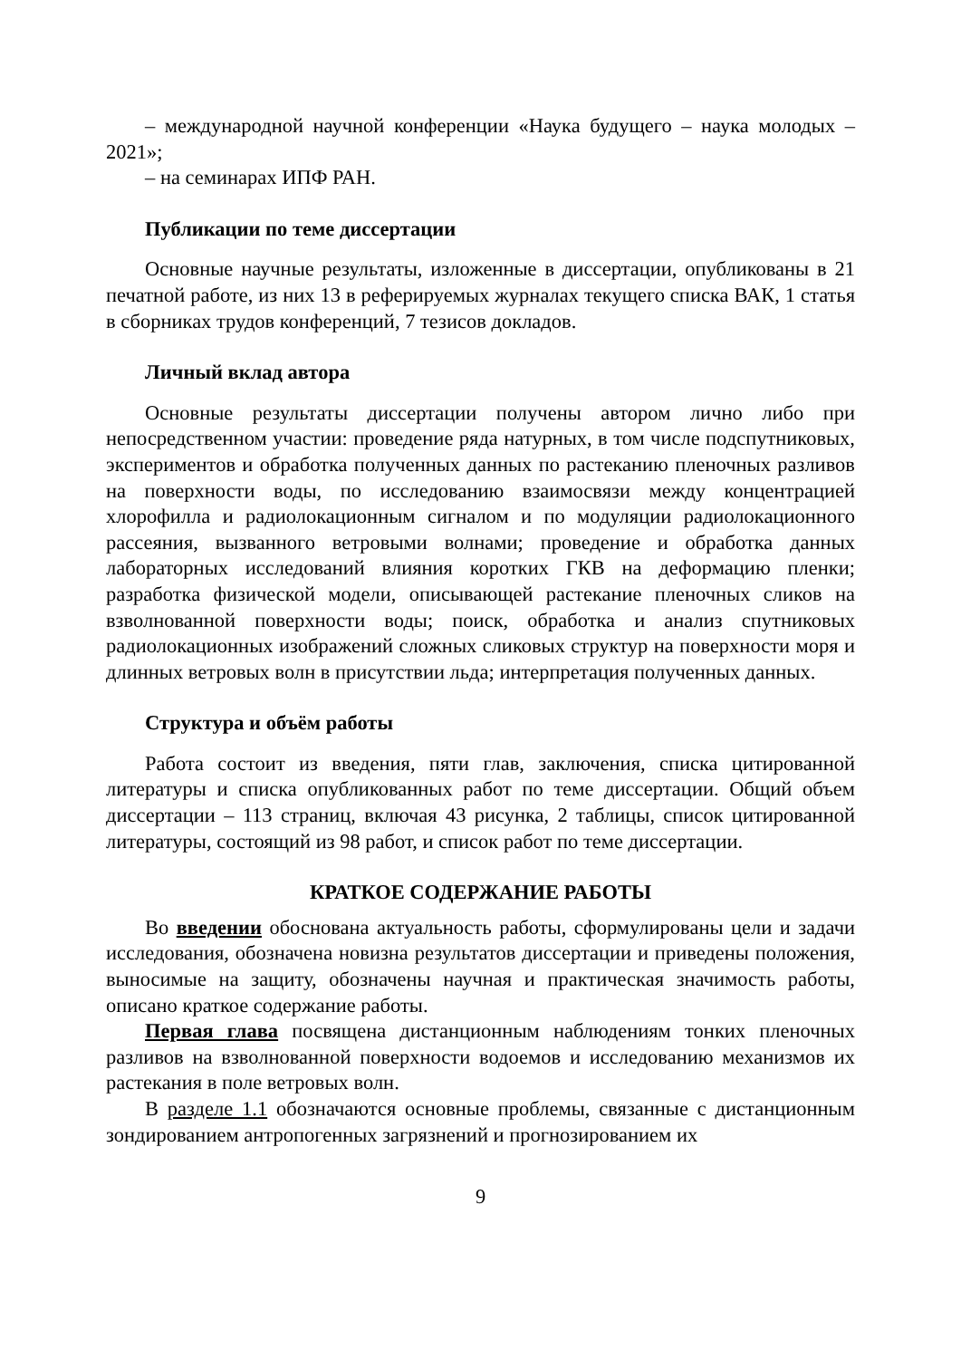– международной научной конференции «Наука будущего – наука молодых – 2021»;
– на семинарах ИПФ РАН.
Публикации по теме диссертации
Основные научные результаты, изложенные в диссертации, опубликованы в 21 печатной работе, из них 13 в реферируемых журналах текущего списка ВАК, 1 статья в сборниках трудов конференций, 7 тезисов докладов.
Личный вклад автора
Основные результаты диссертации получены автором лично либо при непосредственном участии: проведение ряда натурных, в том числе подспутниковых, экспериментов и обработка полученных данных по растеканию пленочных разливов на поверхности воды, по исследованию взаимосвязи между концентрацией хлорофилла и радиолокационным сигналом и по модуляции радиолокационного рассеяния, вызванного ветровыми волнами; проведение и обработка данных лабораторных исследований влияния коротких ГКВ на деформацию пленки; разработка физической модели, описывающей растекание пленочных сликов на взволнованной поверхности воды; поиск, обработка и анализ спутниковых радиолокационных изображений сложных сликовых структур на поверхности моря и длинных ветровых волн в присутствии льда; интерпретация полученных данных.
Структура и объём работы
Работа состоит из введения, пяти глав, заключения, списка цитированной литературы и списка опубликованных работ по теме диссертации. Общий объем диссертации – 113 страниц, включая 43 рисунка, 2 таблицы, список цитированной литературы, состоящий из 98 работ, и список работ по теме диссертации.
КРАТКОЕ СОДЕРЖАНИЕ РАБОТЫ
Во введении обоснована актуальность работы, сформулированы цели и задачи исследования, обозначена новизна результатов диссертации и приведены положения, выносимые на защиту, обозначены научная и практическая значимость работы, описано краткое содержание работы.
Первая глава посвящена дистанционным наблюдениям тонких пленочных разливов на взволнованной поверхности водоемов и исследованию механизмов их растекания в поле ветровых волн.
В разделе 1.1 обозначаются основные проблемы, связанные с дистанционным зондированием антропогенных загрязнений и прогнозированием их
9